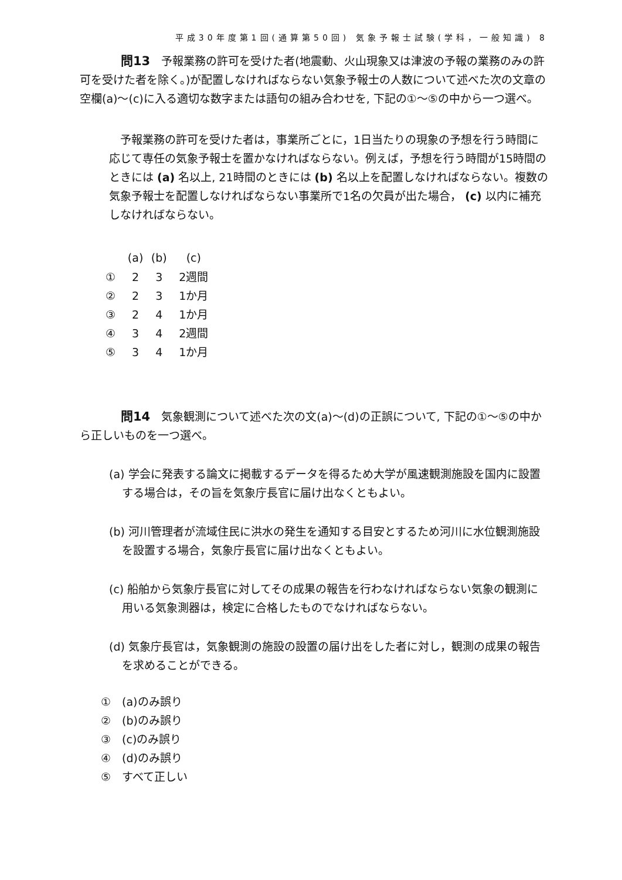平成30年度第1回(通算第50回) 気象予報士試験(学科，一般知識) 8
問13　予報業務の許可を受けた者(地震動、火山現象又は津波の予報の業務のみの許可を受けた者を除く。)が配置しなければならない気象予報士の人数について述べた次の文章の空欄(a)〜(c)に入る適切な数字または語句の組み合わせを, 下記の①〜⑤の中から一つ選べ。
予報業務の許可を受けた者は，事業所ごとに，1日当たりの現象の予想を行う時間に応じて専任の気象予報士を置かなければならない。例えば，予想を行う時間が15時間のときには (a) 名以上, 21時間のときには (b) 名以上を配置しなければならない。複数の気象予報士を配置しなければならない事業所で1名の欠員が出た場合， (c) 以内に補充しなければならない。
| | (a) | (b) | (c) |
| --- | --- | --- | --- |
| ① | 2 | 3 | 2週間 |
| ② | 2 | 3 | 1か月 |
| ③ | 2 | 4 | 1か月 |
| ④ | 3 | 4 | 2週間 |
| ⑤ | 3 | 4 | 1か月 |
問14　気象観測について述べた次の文(a)〜(d)の正誤について, 下記の①〜⑤の中から正しいものを一つ選べ。
(a) 学会に発表する論文に掲載するデータを得るため大学が風速観測施設を国内に設置する場合は，その旨を気象庁長官に届け出なくともよい。
(b) 河川管理者が流域住民に洪水の発生を通知する目安とするため河川に水位観測施設を設置する場合，気象庁長官に届け出なくともよい。
(c) 船舶から気象庁長官に対してその成果の報告を行わなければならない気象の観測に用いる気象測器は，検定に合格したものでなければならない。
(d) 気象庁長官は，気象観測の施設の設置の届け出をした者に対し，観測の成果の報告を求めることができる。
①　(a)のみ誤り
②　(b)のみ誤り
③　(c)のみ誤り
④　(d)のみ誤り
⑤　すべて正しい